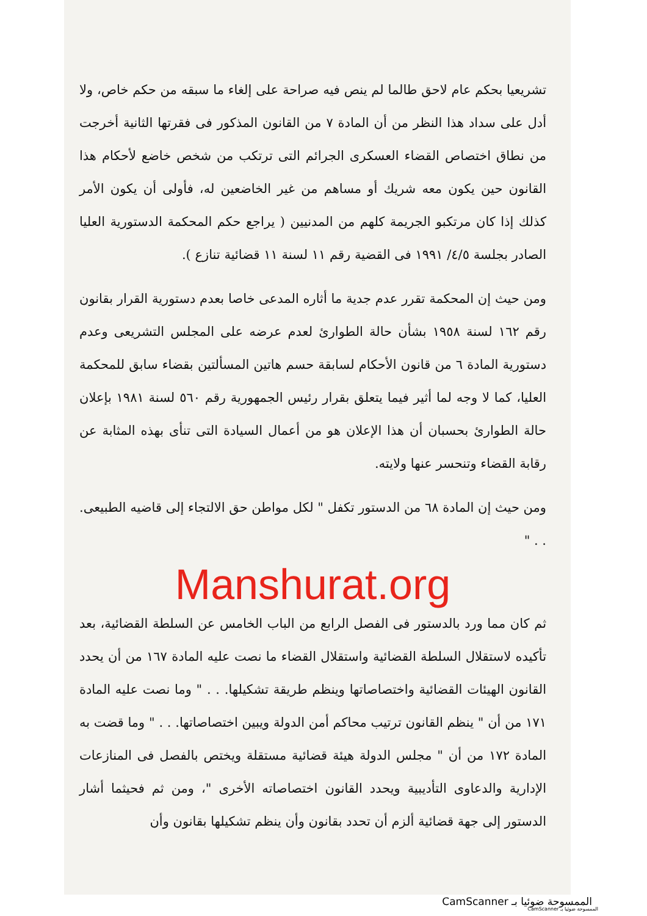تشريعيا بحكم عام لاحق طالما لم ينص فيه صراحة على إلغاء ما سبقه من حكم خاص، ولا أدل على سداد هذا النظر من أن المادة ٧ من القانون المذكور فى فقرتها الثانية أخرجت من نطاق اختصاص القضاء العسكرى الجرائم التى ترتكب من شخص خاضع لأحكام هذا القانون حين يكون معه شريك أو مساهم من غير الخاضعين له، فأولى أن يكون الأمر كذلك إذا كان مرتكبو الجريمة كلهم من المدنيين ( يراجع حكم المحكمة الدستورية العليا الصادر بجلسة ٤/٥/ ١٩٩١ فى القضية رقم ١١ لسنة ١١ قضائية تنازع ).
ومن حيث إن المحكمة تقرر عدم جدية ما أثاره المدعى خاصا بعدم دستورية القرار بقانون رقم ١٦٢ لسنة ١٩٥٨ بشأن حالة الطوارئ لعدم عرضه على المجلس التشريعى وعدم دستورية المادة ٦ من قانون الأحكام لسابقة حسم هاتين المسألتين بقضاء سابق للمحكمة العليا، كما لا وجه لما أثير فيما يتعلق بقرار رئيس الجمهورية رقم ٥٦٠ لسنة ١٩٨١ بإعلان حالة الطوارئ بحسبان أن هذا الإعلان هو من أعمال السيادة التى تنأى بهذه المثابة عن رقابة القضاء وتنحسر عنها ولايته.
ومن حيث إن المادة ٦٨ من الدستور تكفل " لكل مواطن حق الالتجاء إلى قاضيه الطبيعى. . . "
Manshurat.org
ثم كان مما ورد بالدستور فى الفصل الرابع من الباب الخامس عن السلطة القضائية، بعد تأكيده لاستقلال السلطة القضائية واستقلال القضاء ما نصت عليه المادة ١٦٧ من أن يحدد القانون الهيئات القضائية واختصاصاتها وينظم طريقة تشكيلها. . . " وما نصت عليه المادة ١٧١ من أن " ينظم القانون ترتيب محاكم أمن الدولة ويبين اختصاصاتها. . . " وما قضت به المادة ١٧٢ من أن " مجلس الدولة هيئة قضائية مستقلة ويختص بالفصل فى المنازعات الإدارية والدعاوى التأديبية ويحدد القانون اختصاصاته الأخرى "، ومن ثم فحيثما أشار الدستور إلى جهة قضائية ألزم أن تحدد بقانون وأن ينظم تشكيلها بقانون وأن
الممسوحة ضوئيا بـ CamScanner
الممسوحة ضوئيا بـ CamScanner